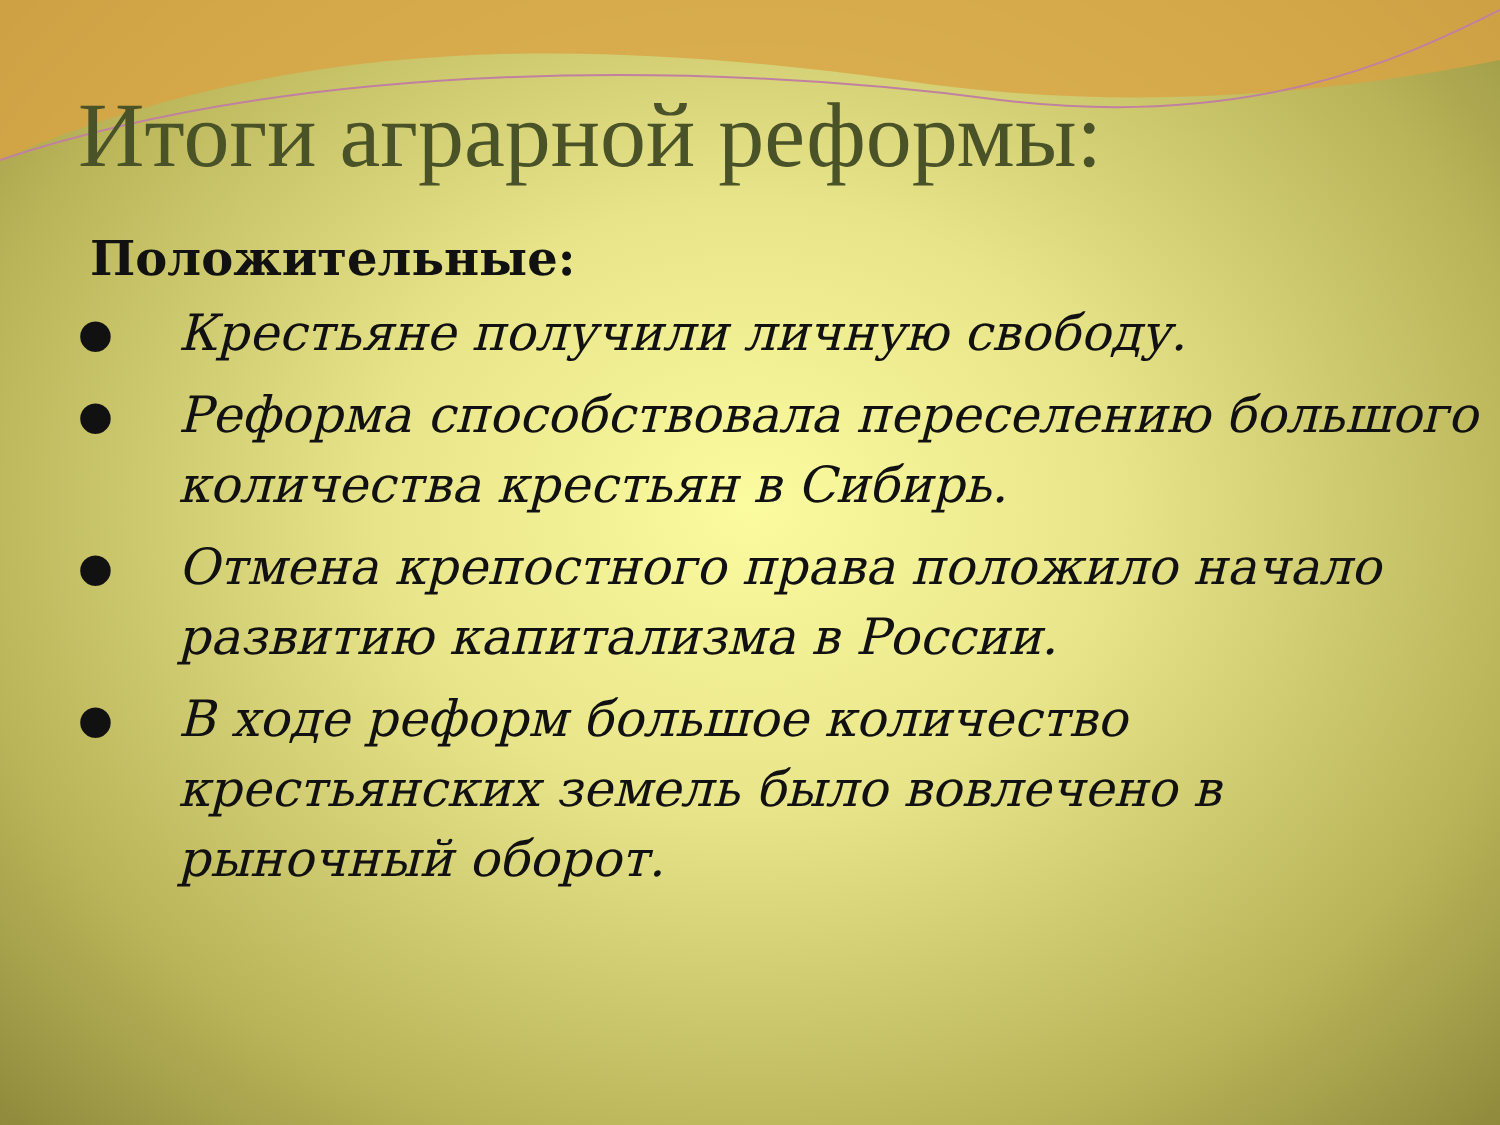Итоги аграрной реформы:
Положительные:
● Крестьяне получили личную свободу.
● Реформа способствовала переселению большого количества крестьян в Сибирь.
● Отмена крепостного права положило начало развитию капитализма в России.
● В ходе реформ большое количество крестьянских земель было вовлечено в рыночный оборот.